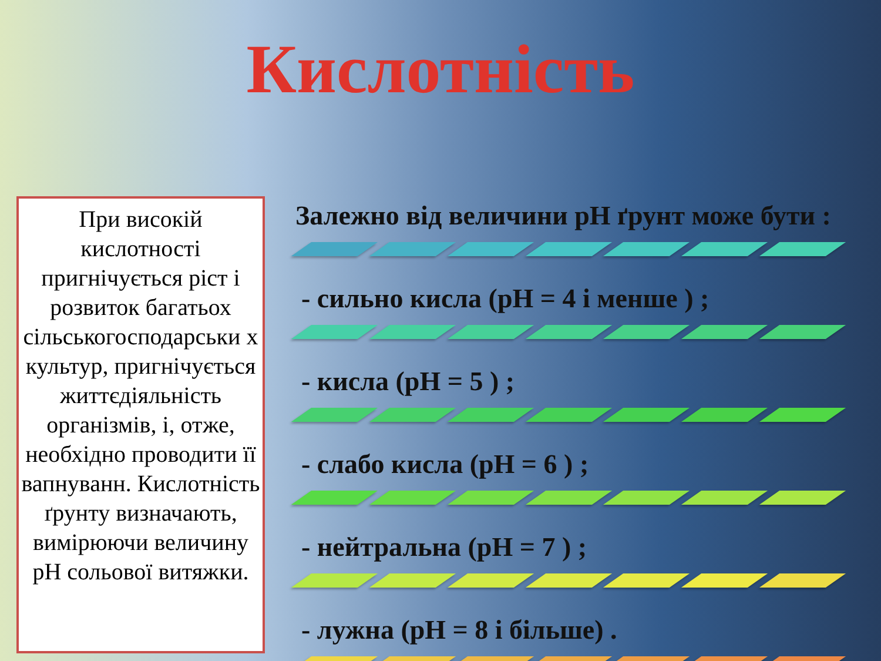Кислотність
При високій кислотності пригнічується ріст і розвиток багатьох сільськогосподарськи х культур, пригнічується життєдіяльність організмів, і, отже, необхідно проводити її вапнуванн. Кислотність ґрунту визначають, вимірюючи величину pH сольової витяжки.
Залежно від величини pH ґрунт може бути :
- сильно кисла (pH = 4 і менше ) ;
- кисла (pH = 5 ) ;
- слабо кисла (pH = 6 ) ;
- нейтральна (pH = 7 ) ;
- лужна (pH = 8 і більше) .